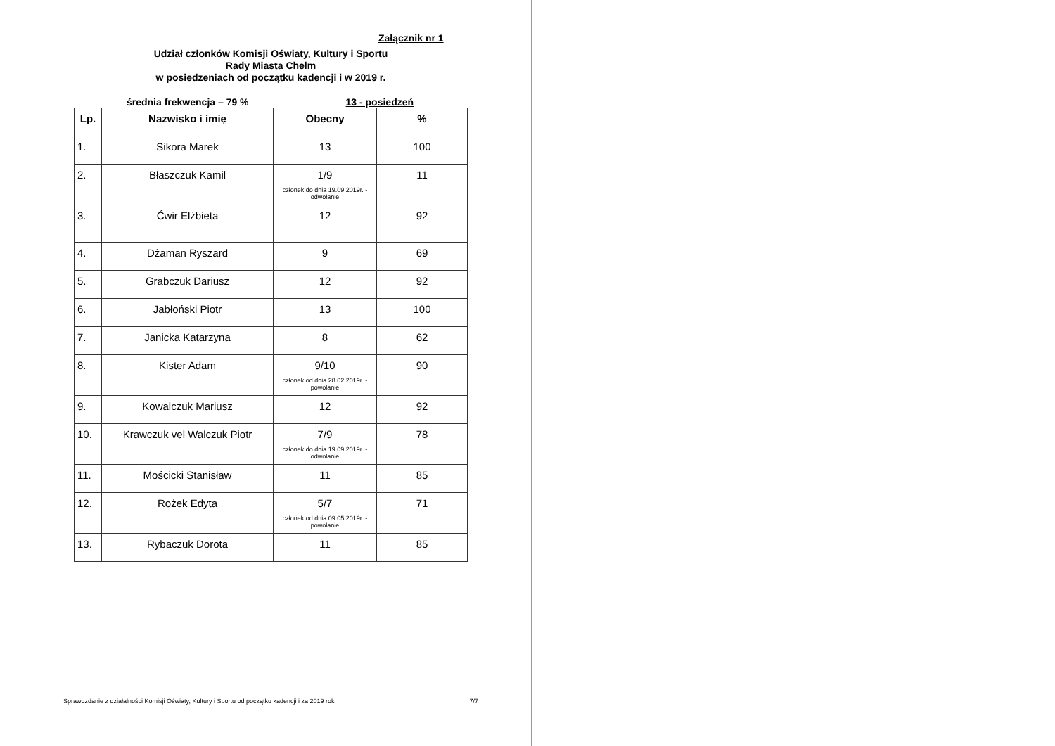Załącznik nr 1
Udział członków Komisji Oświaty, Kultury i Sportu
Rady Miasta Chełm
w posiedzeniach od początku kadencji i w 2019 r.
średnia frekwencja – 79 % 13 - posiedzeń
| Lp. | Nazwisko i imię | Obecny | % |
| --- | --- | --- | --- |
| 1. | Sikora Marek | 13 | 100 |
| 2. | Błaszczuk Kamil | 1/9 członek do dnia 19.09.2019r. - odwołanie | 11 |
| 3. | Ćwir Elżbieta | 12 | 92 |
| 4. | Dżaman Ryszard | 9 | 69 |
| 5. | Grabczuk Dariusz | 12 | 92 |
| 6. | Jabłoński Piotr | 13 | 100 |
| 7. | Janicka Katarzyna | 8 | 62 |
| 8. | Kister Adam | 9/10 członek od dnia 28.02.2019r. - powołanie | 90 |
| 9. | Kowalczuk Mariusz | 12 | 92 |
| 10. | Krawczuk vel Walczuk Piotr | 7/9 członek do dnia 19.09.2019r. - odwołanie | 78 |
| 11. | Mościcki Stanisław | 11 | 85 |
| 12. | Rożek Edyta | 5/7 członek od dnia 09.05.2019r. - powołanie | 71 |
| 13. | Rybaczuk Dorota | 11 | 85 |
Sprawozdanie z działalności Komisji Oświaty, Kultury i Sportu od początku kadencji i za 2019 rok 7/7